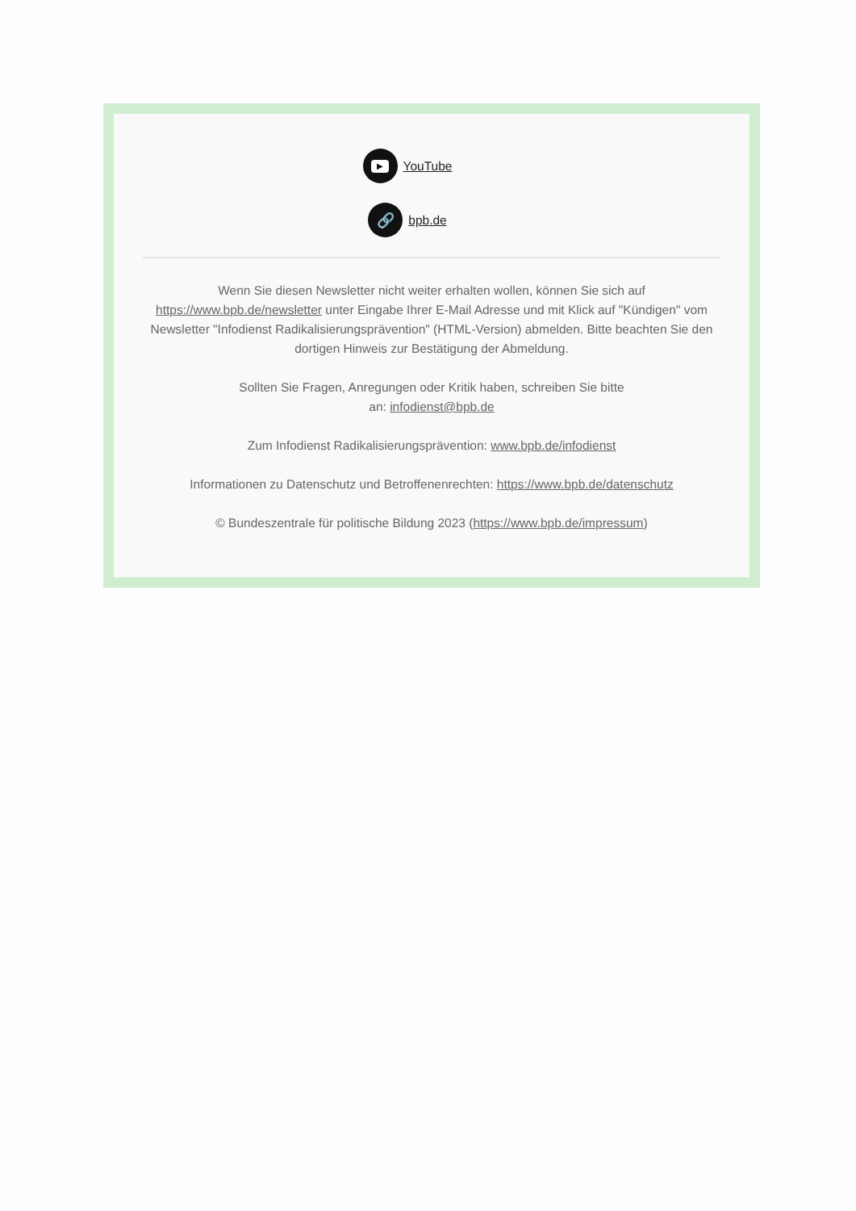▶ YouTube
🔗 bpb.de
Wenn Sie diesen Newsletter nicht weiter erhalten wollen, können Sie sich auf https://www.bpb.de/newsletter unter Eingabe Ihrer E-Mail Adresse und mit Klick auf "Kündigen" vom Newsletter "Infodienst Radikalisierungsprävention" (HTML-Version) abmelden. Bitte beachten Sie den dortigen Hinweis zur Bestätigung der Abmeldung.
Sollten Sie Fragen, Anregungen oder Kritik haben, schreiben Sie bitte
an: infodienst@bpb.de
Zum Infodienst Radikalisierungsprävention: www.bpb.de/infodienst
Informationen zu Datenschutz und Betroffenenrechten: https://www.bpb.de/datenschutz
© Bundeszentrale für politische Bildung 2023 (https://www.bpb.de/impressum)